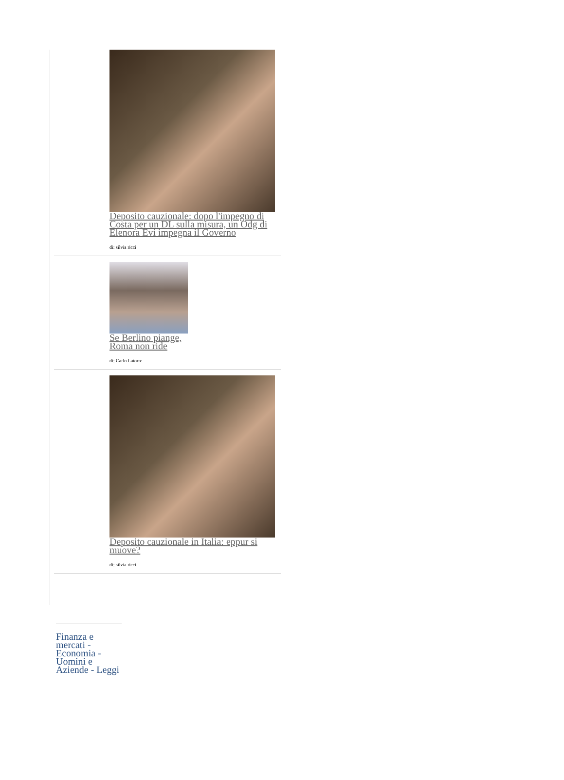Deposito cauzionale: dopo l'impegno di Costa per un DL sulla misura, un Odg di Elenora Evi impegna il Governo
di: silvia ricci
Se Berlino piange, Roma non ride
di: Carlo Latorre
Deposito cauzionale in Italia: eppur si muove?
di: silvia ricci
Finanza e mercati - Economia - Uomini e Aziende - Leggi